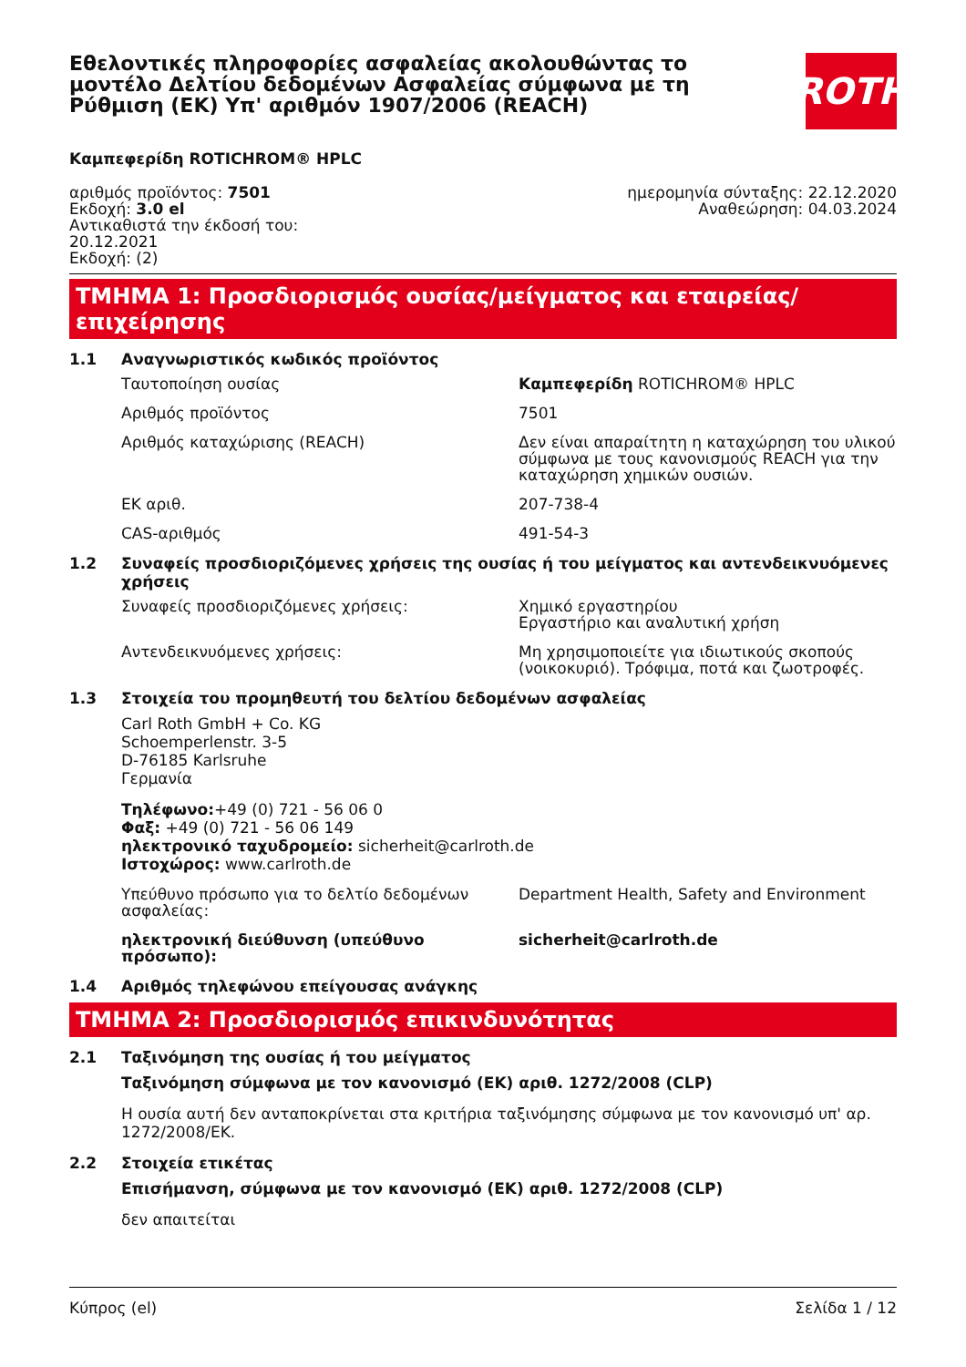Εθελοντικές πληροφορίες ασφαλείας ακολουθώντας το μοντέλο Δελτίου δεδομένων Ασφαλείας σύμφωνα με τη Ρύθμιση (ΕΚ) Υπ' αριθμόν 1907/2006 (REACH)
ROTH
Καμπεφερίδη ROTICHROM® HPLC
αριθμός προϊόντος: 7501
Εκδοχή: 3.0 el
Αντικαθιστά την έκδοσή του:
20.12.2021
Εκδοχή: (2)
ημερομηνία σύνταξης: 22.12.2020
Αναθεώρηση: 04.03.2024
ΤΜΗΜΑ 1: Προσδιορισμός ουσίας/μείγματος και εταιρείας/επιχείρησης
1.1 Αναγνωριστικός κωδικός προϊόντος
Ταυτοποίηση ουσίας Καμπεφερίδη ROTICHROM® HPLC
Αριθμός προϊόντος 7501
Αριθμός καταχώρισης (REACH) Δεν είναι απαραίτητη η καταχώρηση του υλικού σύμφωνα με τους κανονισμούς REACH για την καταχώρηση χημικών ουσιών.
ΕΚ αριθ. 207-738-4
CAS-αριθμός 491-54-3
1.2 Συναφείς προσδιοριζόμενες χρήσεις της ουσίας ή του μείγματος και αντενδεικνυόμενες χρήσεις
Συναφείς προσδιοριζόμενες χρήσεις: Χημικό εργαστηρίου
Εργαστήριο και αναλυτική χρήση
Αντενδεικνυόμενες χρήσεις: Μη χρησιμοποιείτε για ιδιωτικούς σκοπούς (νοικοκυριό). Τρόφιμα, ποτά και ζωοτροφές.
1.3 Στοιχεία του προμηθευτή του δελτίου δεδομένων ασφαλείας
Carl Roth GmbH + Co. KG
Schoemperlenstr. 3-5
D-76185 Karlsruhe
Γερμανία
Τηλέφωνο:+49 (0) 721 - 56 06 0
Φαξ: +49 (0) 721 - 56 06 149
ηλεκτρονικό ταχυδρομείο: sicherheit@carlroth.de
Ιστοχώρος: www.carlroth.de
Υπεύθυνο πρόσωπο για το δελτίο δεδομένων ασφαλείας:
Department Health, Safety and Environment
ηλεκτρονική διεύθυνση (υπεύθυνο πρόσωπο): sicherheit@carlroth.de
1.4 Αριθμός τηλεφώνου επείγουσας ανάγκης
ΤΜΗΜΑ 2: Προσδιορισμός επικινδυνότητας
2.1 Ταξινόμηση της ουσίας ή του μείγματος
Ταξινόμηση σύμφωνα με τον κανονισμό (ΕΚ) αριθ. 1272/2008 (CLP)
Η ουσία αυτή δεν ανταποκρίνεται στα κριτήρια ταξινόμησης σύμφωνα με τον κανονισμό υπ' αρ. 1272/2008/ΕΚ.
2.2 Στοιχεία ετικέτας
Επισήμανση, σύμφωνα με τον κανονισμό (ΕΚ) αριθ. 1272/2008 (CLP)
δεν απαιτείται
Κύπρος (el) Σελίδα 1 / 12